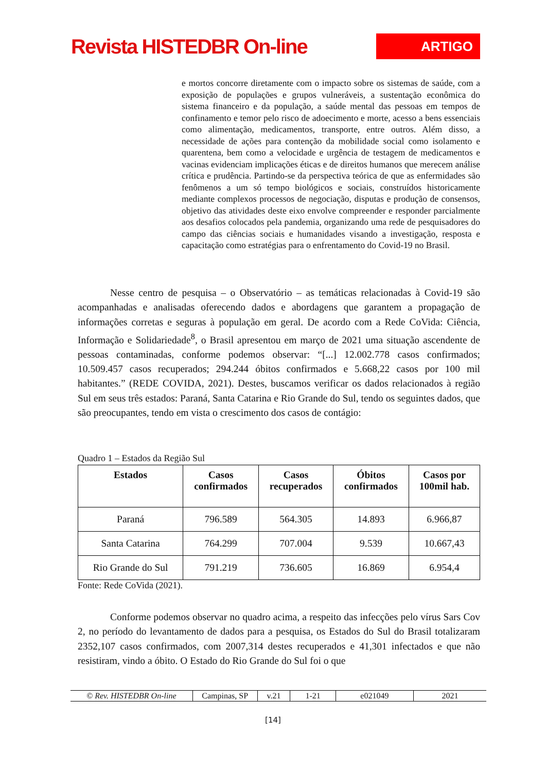Revista HISTEDBR On-line
ARTIGO
e mortos concorre diretamente com o impacto sobre os sistemas de saúde, com a exposição de populações e grupos vulneráveis, a sustentação econômica do sistema financeiro e da população, a saúde mental das pessoas em tempos de confinamento e temor pelo risco de adoecimento e morte, acesso a bens essenciais como alimentação, medicamentos, transporte, entre outros. Além disso, a necessidade de ações para contenção da mobilidade social como isolamento e quarentena, bem como a velocidade e urgência de testagem de medicamentos e vacinas evidenciam implicações éticas e de direitos humanos que merecem análise crítica e prudência. Partindo-se da perspectiva teórica de que as enfermidades são fenômenos a um só tempo biológicos e sociais, construídos historicamente mediante complexos processos de negociação, disputas e produção de consensos, objetivo das atividades deste eixo envolve compreender e responder parcialmente aos desafios colocados pela pandemia, organizando uma rede de pesquisadores do campo das ciências sociais e humanidades visando a investigação, resposta e capacitação como estratégias para o enfrentamento do Covid-19 no Brasil.
Nesse centro de pesquisa – o Observatório – as temáticas relacionadas à Covid-19 são acompanhadas e analisadas oferecendo dados e abordagens que garantem a propagação de informações corretas e seguras à população em geral. De acordo com a Rede CoVida: Ciência, Informação e Solidariedade<sup>8</sup>, o Brasil apresentou em março de 2021 uma situação ascendente de pessoas contaminadas, conforme podemos observar: “[...] 12.002.778 casos confirmados; 10.509.457 casos recuperados; 294.244 óbitos confirmados e 5.668,22 casos por 100 mil habitantes.” (REDE COVIDA, 2021). Destes, buscamos verificar os dados relacionados à região Sul em seus três estados: Paraná, Santa Catarina e Rio Grande do Sul, tendo os seguintes dados, que são preocupantes, tendo em vista o crescimento dos casos de contágio:
Quadro 1 – Estados da Região Sul
| Estados | Casos confirmados | Casos recuperados | Óbitos confirmados | Casos por 100mil hab. |
| --- | --- | --- | --- | --- |
| Paraná | 796.589 | 564.305 | 14.893 | 6.966,87 |
| Santa Catarina | 764.299 | 707.004 | 9.539 | 10.667,43 |
| Rio Grande do Sul | 791.219 | 736.605 | 16.869 | 6.954,4 |
Fonte: Rede CoVida (2021).
Conforme podemos observar no quadro acima, a respeito das infecções pelo vírus Sars Cov 2, no período do levantamento de dados para a pesquisa, os Estados do Sul do Brasil totalizaram 2352,107 casos confirmados, com 2007,314 destes recuperados e 41,301 infectados e que não resistiram, vindo a óbito. O Estado do Rio Grande do Sul foi o que
© Rev. HISTEDBR On-line Campinas, SP v.21 1-21 e021049 2021
[14]